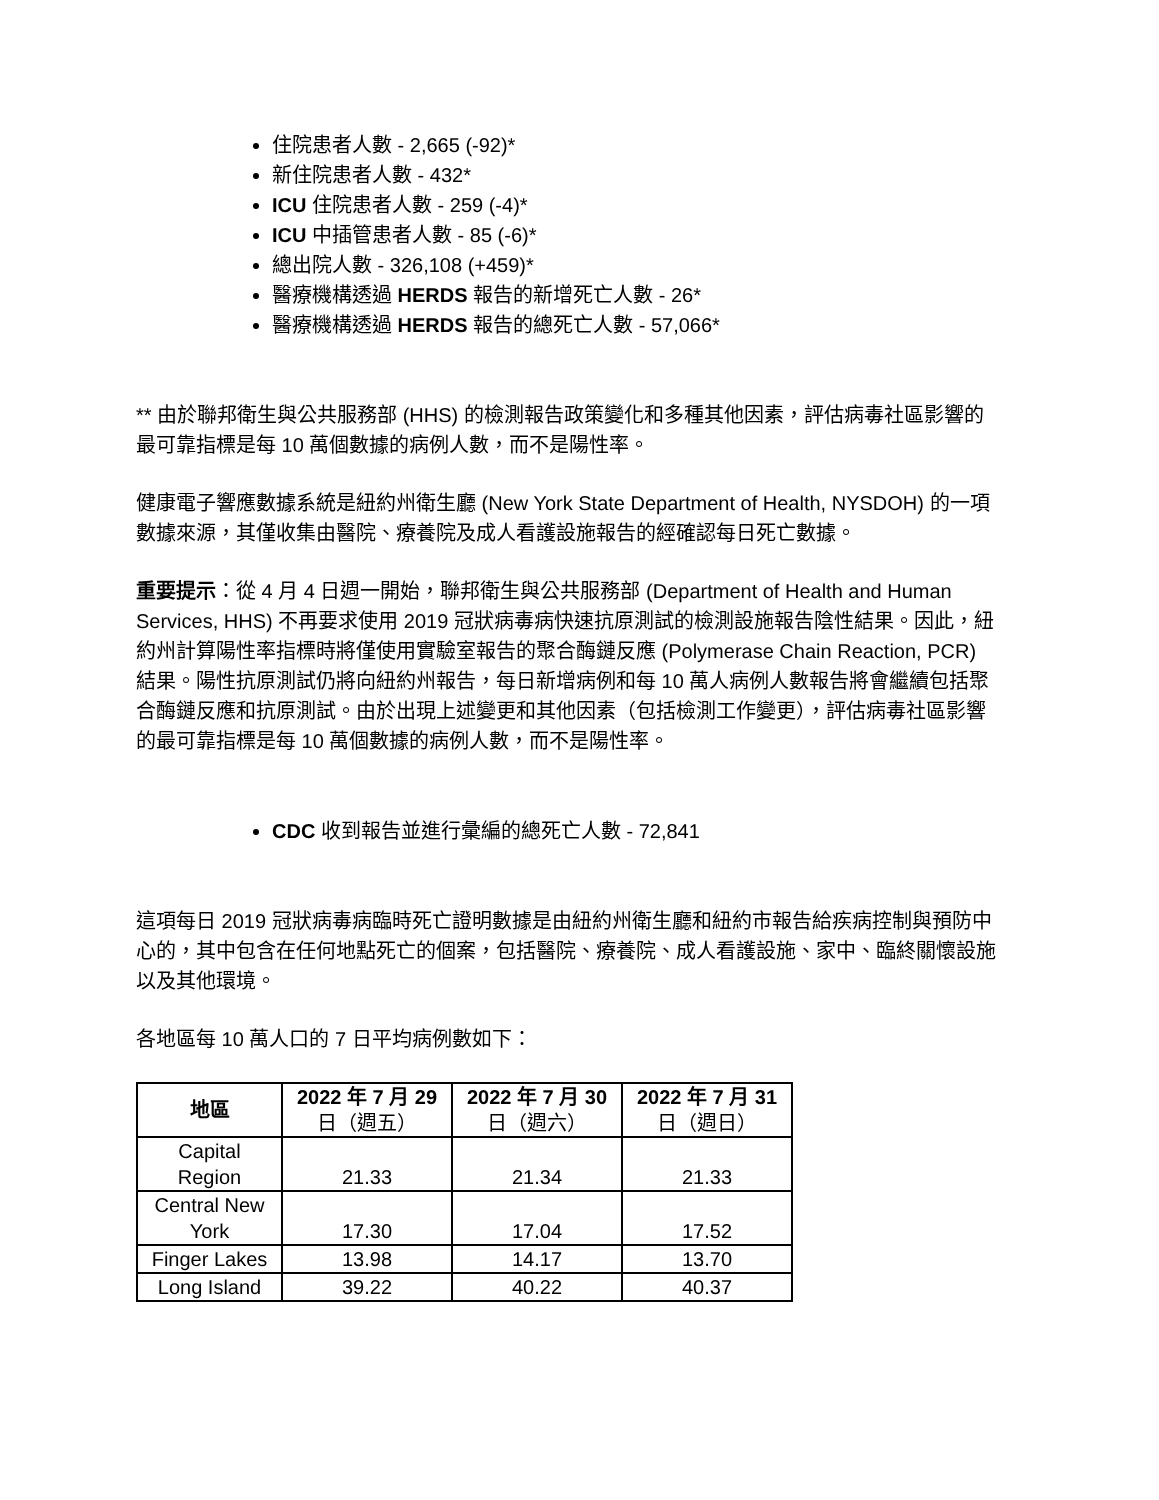住院患者人數 - 2,665 (-92)*
新住院患者人數 - 432*
ICU 住院患者人數 - 259 (-4)*
ICU 中插管患者人數 - 85 (-6)*
總出院人數 - 326,108 (+459)*
醫療機構透過 HERDS 報告的新增死亡人數 - 26*
醫療機構透過 HERDS 報告的總死亡人數 - 57,066*
** 由於聯邦衛生與公共服務部 (HHS) 的檢測報告政策變化和多種其他因素，評估病毒社區影響的最可靠指標是每 10 萬個數據的病例人數，而不是陽性率。
健康電子響應數據系統是紐約州衛生廳 (New York State Department of Health, NYSDOH) 的一項數據來源，其僅收集由醫院、療養院及成人看護設施報告的經確認每日死亡數據。
重要提示：從 4 月 4 日週一開始，聯邦衛生與公共服務部 (Department of Health and Human Services, HHS) 不再要求使用 2019 冠狀病毒病快速抗原測試的檢測設施報告陰性結果。因此，紐約州計算陽性率指標時將僅使用實驗室報告的聚合酶鏈反應 (Polymerase Chain Reaction, PCR) 結果。陽性抗原測試仍將向紐約州報告，每日新增病例和每 10 萬人病例人數報告將會繼續包括聚合酶鏈反應和抗原測試。由於出現上述變更和其他因素（包括檢測工作變更），評估病毒社區影響的最可靠指標是每 10 萬個數據的病例人數，而不是陽性率。
CDC 收到報告並進行彙編的總死亡人數 - 72,841
這項每日 2019 冠狀病毒病臨時死亡證明數據是由紐約州衛生廳和紐約市報告給疾病控制與預防中心的，其中包含在任何地點死亡的個案，包括醫院、療養院、成人看護設施、家中、臨終關懷設施以及其他環境。
各地區每 10 萬人口的 7 日平均病例數如下：
| 地區 | 2022 年 7 月 29 日（週五） | 2022 年 7 月 30 日（週六） | 2022 年 7 月 31 日（週日） |
| --- | --- | --- | --- |
| Capital Region | 21.33 | 21.34 | 21.33 |
| Central New York | 17.30 | 17.04 | 17.52 |
| Finger Lakes | 13.98 | 14.17 | 13.70 |
| Long Island | 39.22 | 40.22 | 40.37 |